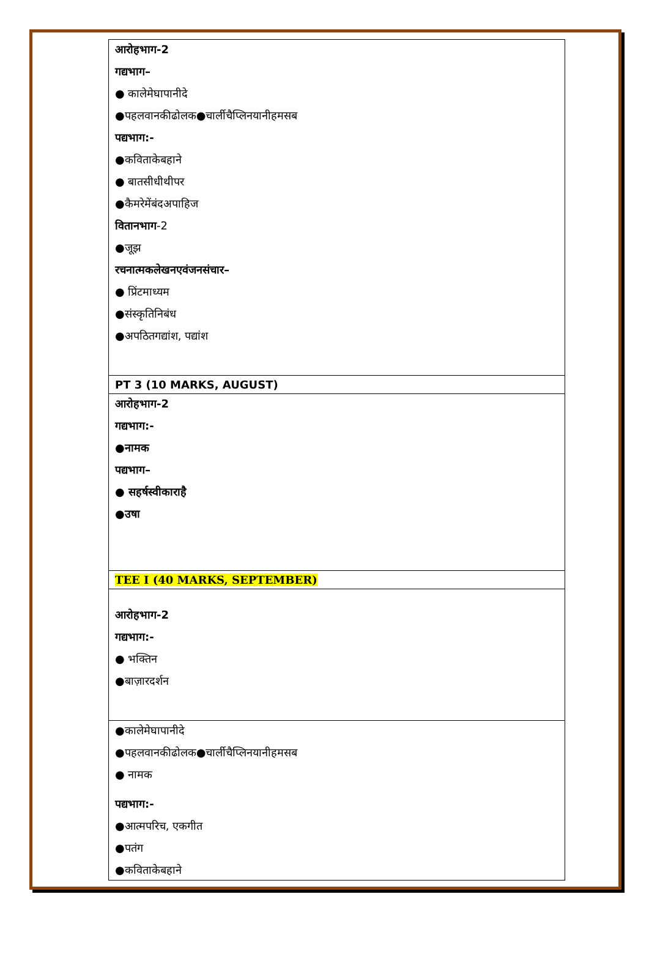| आरोहभाग-2 गद्यभाग– ● कालेमेघापानीदे ●पहलवानकीढोलक●चार्लीचैप्लिनयानीहमसब पद्यभाग:- ●कविताकेबहाने ● बातसीधीथीपर ●कैमरेमेंबंदअपाहिज वितानभाग -2 ●जूझ रचनात्मकलेखनएवंजनसंचार– ● प्रिंटमाध्यम ●संस्कृतिनिबंध ●अपठितगद्यांश, पद्यांश |
| PT 3 (10 MARKS, AUGUST) |
| आरोहभाग-2 गद्यभाग:- ●नामक पद्यभाग– ● सहर्षस्वीकाराहै ●उषा |
| TEE I (40 MARKS, SEPTEMBER) |
| आरोहभाग-2 गद्यभाग:- ● भक्तिन ●बाज़ारदर्शन |
| ●कालेमेघापानीदे ●पहलवानकीढोलक●चार्लीचैप्लिनयानीहमसब ● नामक पद्यभाग:- ●आत्मपरिच, एकगीत ●पतंग ●कविताकेबहाने |